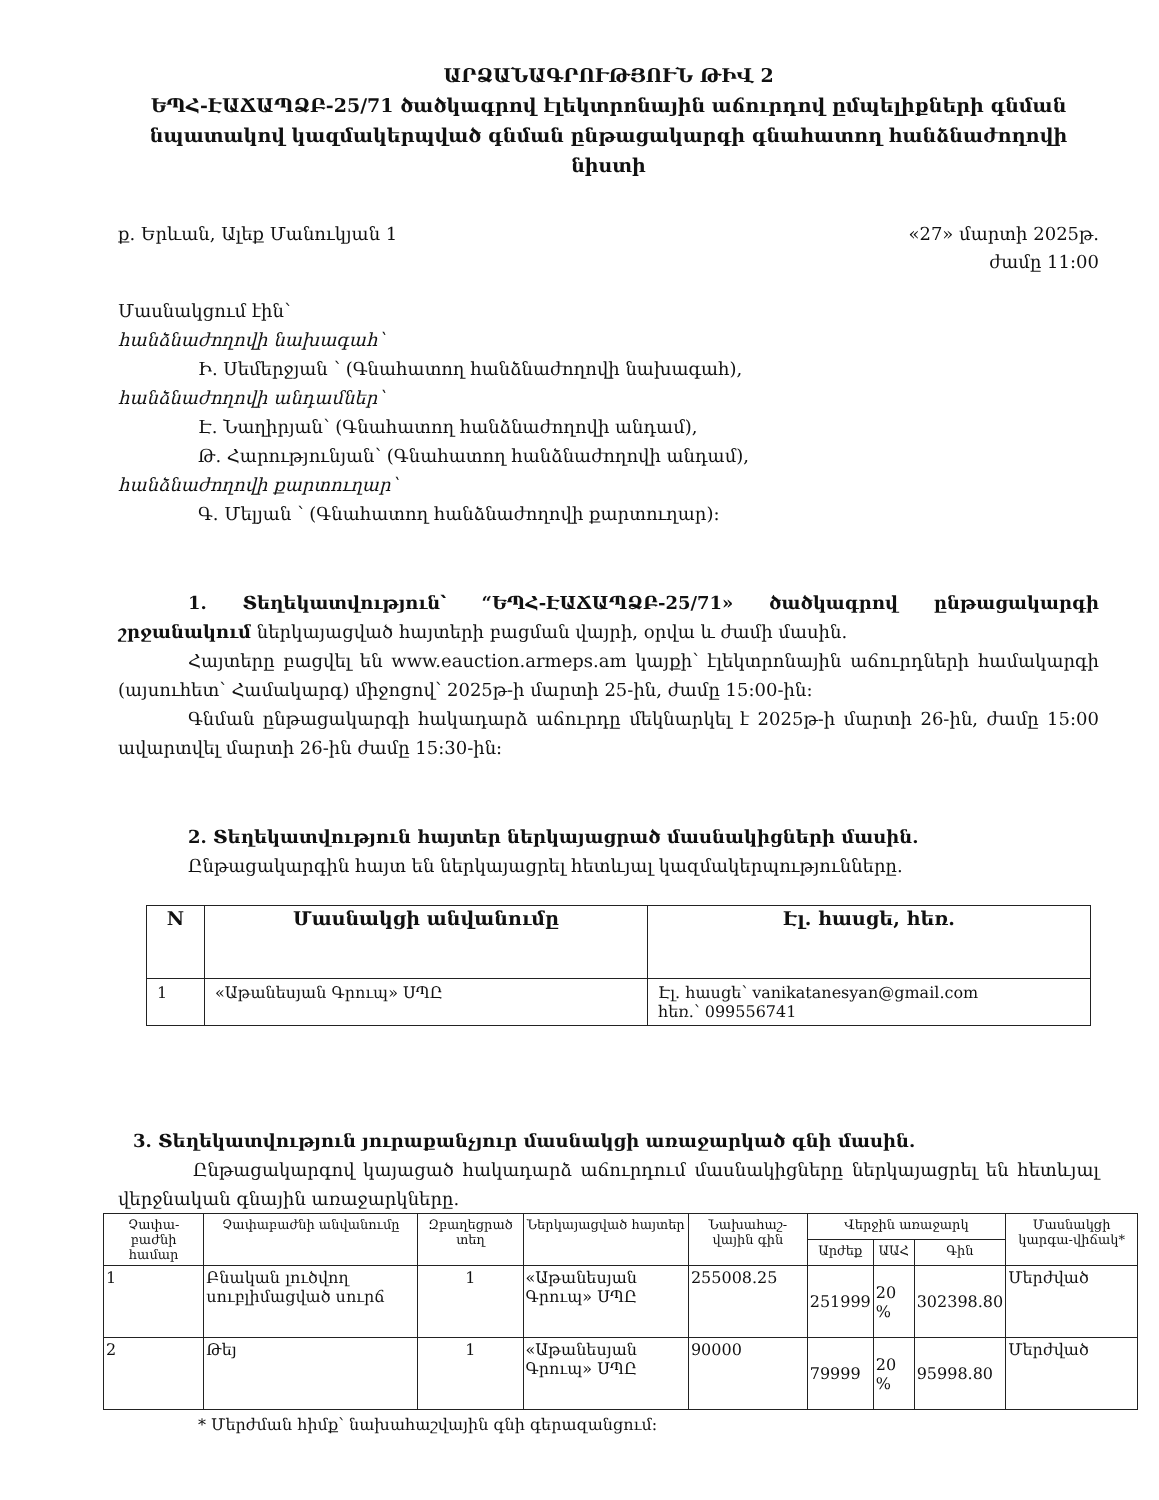ԱՐՁԱՆԱԳՐՈՒԹՅՈՒՆ ԹԻՎ 2
ԵՊՀ-ԷԱՃԱՊՁԲ-25/71 ծածկագրով էլեկտրոնային աճուրդով ըմպելիքների գնման նպատակով կազմակերպված գնման ընթացակարգի գնահատող հանձնաժողովի նիստի
ք. Երևան, Ալեք Մանուկյան 1 «27» մարտի 2025թ.
ժամը 11:00
Մասնակցում էին՝
հանձնաժողովի նախագահ՝
Ի. Սեմերջյան ՝ (Գնահատող հանձնաժողովի նախագահ),
հանձնաժողովի անդամներ՝
Է. Նաղիրյան՝ (Գնահատող հանձնաժողովի անդամ),
Թ. Հարությունյան՝ (Գնահատող հանձնաժողովի անդամ),
հանձնաժողովի քարտուղար՝
Գ. Մելյան ՝ (Գնահատող հանձնաժողովի քարտուղար):
1. Տեղեկատվություն՝ “ԵՊՀ-ԷԱՃԱՊՁԲ-25/71» ծածկագրով ընթացակարգի շրջանակում ներկայացված հայտերի բացման վայրի, օրվա և ժամի մասին.
Հայտերը բացվել են www.eauction.armeps.am կայքի՝ էլեկտրոնային աճուրդների համակարգի (այսուհետ՝ Համակարգ) միջոցով՝ 2025թ-ի մարտի 25-ին, ժամը 15:00-ին:
Գնման ընթացակարգի հակադարձ աճուրդը մեկնարկել է 2025թ-ի մարտի 26-ին, ժամը 15:00 ավարտվել մարտի 26-ին ժամը 15:30-ին:
2. Տեղեկատվություն հայտեր ներկայացրած մասնակիցների մասին.
Ընթացակարգին հայտ են ներկայացրել հետևյալ կազմակերպությունները.
| N | Մասնակցի անվանումը | Էլ. հասցե, հեռ. |
| --- | --- | --- |
| 1 | «Աթանեսյան Գրուպ» ՍՊԸ | Էլ. հասցե՝ vanikatanesyan@gmail.com հեռ.՝ 099556741 |
3. Տեղեկատվություն յուրաքանչյուր մասնակցի առաջարկած գնի մասին.
Ընթացակարգով կայացած հակադարձ աճուրդում մասնակիցները ներկայացրել են հետևյալ վերջնական գնային առաջարկները.
| Չափա-բաժնի համար | Չափաբաժնի անվանումը | Զբաղեցրած տեղ | Ներկայացված հայտեր | Նախահաշ-վային գին | Վերջին առաջարկ | | | Մասնակցի կարգա-վիճակ* |
| --- | --- | --- | --- | --- | --- | --- | --- | --- |
| | | | | | Արժեք | ԱԱՀ | Գին | |
| 1 | Բնական լուծվող սուբլիմացված սուրճ | 1 | «Աթանեսյան Գրուպ» ՍՊԸ | 255008.25 | 251999 | 20 % | 302398.80 | Մերժված |
| 2 | Թեյ | 1 | «Աթանեսյան Գրուպ» ՍՊԸ | 90000 | 79999 | 20 % | 95998.80 | Մերժված |
* Մերժման հիմք՝ նախահաշվային գնի գերազանցում: